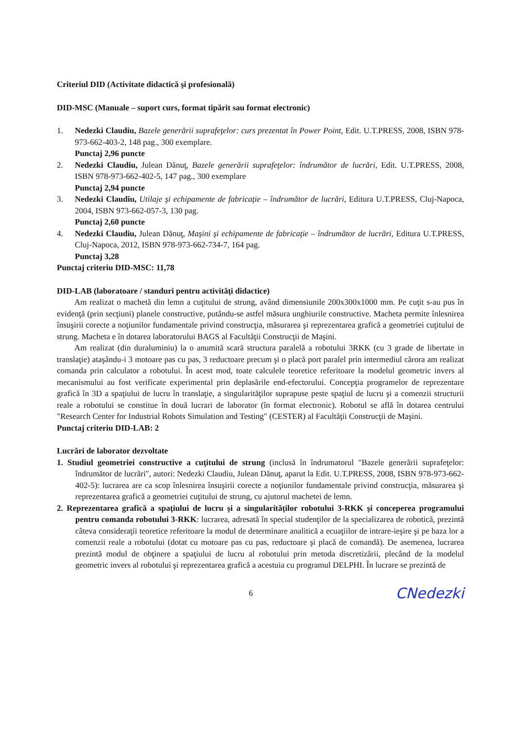Criteriul DID (Activitate didactică şi profesională)
DID-MSC (Manuale – suport curs, format tipărit sau format electronic)
1. Nedezki Claudiu, Bazele generării suprafeţelor: curs prezentat în Power Point, Edit. U.T.PRESS, 2008, ISBN 978-973-662-403-2, 148 pag., 300 exemplare.
Punctaj 2,96 puncte
2. Nedezki Claudiu, Julean Dănuţ, Bazele generării suprafeţelor: îndrumător de lucrări, Edit. U.T.PRESS, 2008, ISBN 978-973-662-402-5, 147 pag., 300 exemplare
Punctaj 2,94 puncte
3. Nedezki Claudiu, Utilaje şi echipamente de fabricaţie – îndrumător de lucrări, Editura U.T.PRESS, Cluj-Napoca, 2004, ISBN 973-662-057-3, 130 pag.
Punctaj 2,60 puncte
4. Nedezki Claudiu, Julean Dănuţ, Maşini şi echipamente de fabricaţie – îndrumător de lucrări, Editura U.T.PRESS, Cluj-Napoca, 2012, ISBN 978-973-662-734-7, 164 pag.
Punctaj 3,28
Punctaj criteriu DID-MSC: 11,78
DID-LAB (laboratoare / standuri pentru activităţi didactice)
Am realizat o machetă din lemn a cuţitului de strung, având dimensiunile 200x300x1000 mm. Pe cuţit s-au pus în evidenţă (prin secţiuni) planele constructive, putându-se astfel măsura unghiurile constructive. Macheta permite înlesnirea însuşirii corecte a noţiunilor fundamentale privind construcţia, măsurarea şi reprezentarea grafică a geometriei cuţitului de strung. Macheta e în dotarea laboratorului BAGS al Facultăţii Construcţii de Maşini.
Am realizat (din duraluminiu) la o anumită scară structura paralelă a robotului 3RKK (cu 3 grade de libertate in translaţie) ataşându-i 3 motoare pas cu pas, 3 reductoare precum şi o placă port paralel prin intermediul cărora am realizat comanda prin calculator a robotului. În acest mod, toate calculele teoretice referitoare la modelul geometric invers al mecanismului au fost verificate experimental prin deplasările end-efectorului. Concepţia programelor de reprezentare grafică în 3D a spaţiului de lucru în translaţie, a singularităţilor suprapuse peste spaţiul de lucru şi a comenzii structurii reale a robotului se constitue în două lucrari de laborator (în format electronic). Robotul se află în dotarea centrului "Research Center for Industrial Robots Simulation and Testing" (CESTER) al Facultăţii Construcţii de Maşini.
Punctaj criteriu DID-LAB: 2
Lucrări de laborator dezvoltate
1. Studiul geometriei constructive a cuţitului de strung (inclusă în îndrumatorul "Bazele generării suprafeţelor: îndrumător de lucrări", autori: Nedezki Claudiu, Julean Dănuţ, aparut la Edit. U.T.PRESS, 2008, ISBN 978-973-662-402-5): lucrarea are ca scop înlesnirea însuşirii corecte a noţiunilor fundamentale privind construcţia, măsurarea şi reprezentarea grafică a geometriei cuţitului de strung, cu ajutorul machetei de lemn.
2. Reprezentarea grafică a spaţiului de lucru şi a singularităţilor robotului 3-RKK şi conceperea programului pentru comanda robotului 3-RKK: lucrarea, adresată în special studenţilor de la specializarea de robotică, prezintă câteva consideraţii teoretice referitoare la modul de determinare analitică a ecuaţiilor de intrare-ieşire şi pe baza lor a comenzii reale a robotului (dotat cu motoare pas cu pas, reductoare şi placă de comandă). De asemenea, lucrarea prezintă modul de obţinere a spaţiului de lucru al robotului prin metoda discretizării, plecând de la modelul geometric invers al robotului şi reprezentarea grafică a acestuia cu programul DELPHI. În lucrare se prezintă de
6 CNedezki